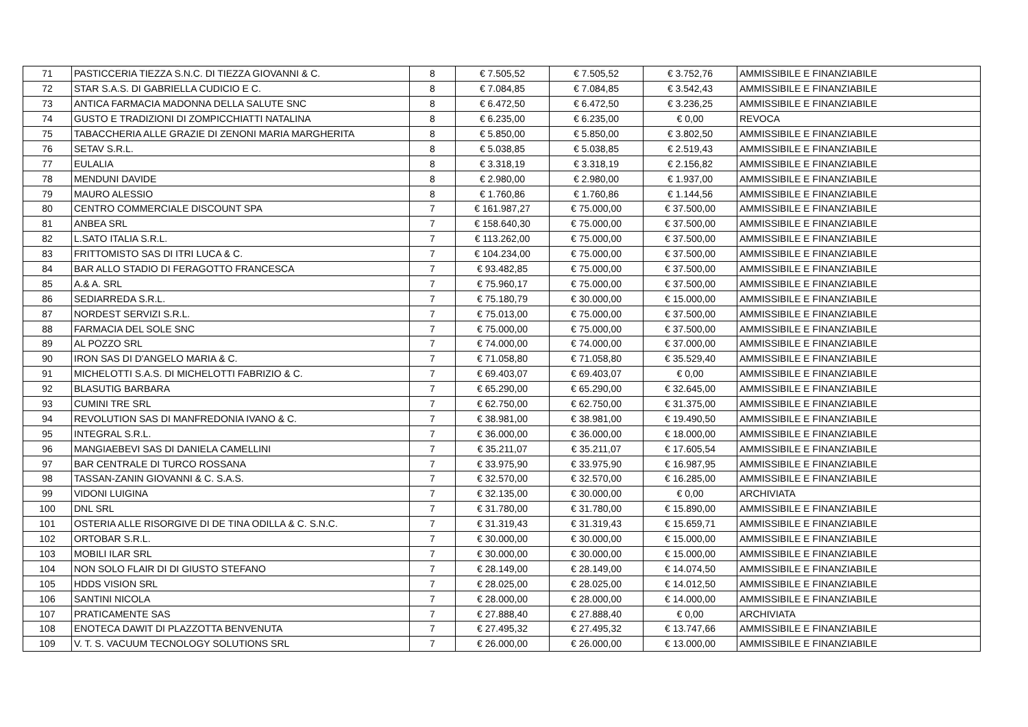| 71 | PASTICCERIA TIEZZA S.N.C. DI TIEZZA GIOVANNI & C. | 8 | € 7.505,52 | € 7.505,52 | € 3.752,76 | AMMISSIBILE E FINANZIABILE |
| 72 | STAR S.A.S. DI GABRIELLA CUDICIO E C. | 8 | € 7.084,85 | € 7.084,85 | € 3.542,43 | AMMISSIBILE E FINANZIABILE |
| 73 | ANTICA FARMACIA MADONNA DELLA SALUTE SNC | 8 | € 6.472,50 | € 6.472,50 | € 3.236,25 | AMMISSIBILE E FINANZIABILE |
| 74 | GUSTO E TRADIZIONI DI ZOMPICCHIATTI NATALINA | 8 | € 6.235,00 | € 6.235,00 | € 0,00 | REVOCA |
| 75 | TABACCHERIA ALLE GRAZIE DI ZENONI MARIA MARGHERITA | 8 | € 5.850,00 | € 5.850,00 | € 3.802,50 | AMMISSIBILE E FINANZIABILE |
| 76 | SETAV S.R.L. | 8 | € 5.038,85 | € 5.038,85 | € 2.519,43 | AMMISSIBILE E FINANZIABILE |
| 77 | EULALIA | 8 | € 3.318,19 | € 3.318,19 | € 2.156,82 | AMMISSIBILE E FINANZIABILE |
| 78 | MENDUNI DAVIDE | 8 | € 2.980,00 | € 2.980,00 | € 1.937,00 | AMMISSIBILE E FINANZIABILE |
| 79 | MAURO ALESSIO | 8 | € 1.760,86 | € 1.760,86 | € 1.144,56 | AMMISSIBILE E FINANZIABILE |
| 80 | CENTRO COMMERCIALE DISCOUNT SPA | 7 | € 161.987,27 | € 75.000,00 | € 37.500,00 | AMMISSIBILE E FINANZIABILE |
| 81 | ANBEA SRL | 7 | € 158.640,30 | € 75.000,00 | € 37.500,00 | AMMISSIBILE E FINANZIABILE |
| 82 | L.SATO ITALIA S.R.L. | 7 | € 113.262,00 | € 75.000,00 | € 37.500,00 | AMMISSIBILE E FINANZIABILE |
| 83 | FRITTOMISTO SAS DI ITRI LUCA & C. | 7 | € 104.234,00 | € 75.000,00 | € 37.500,00 | AMMISSIBILE E FINANZIABILE |
| 84 | BAR ALLO STADIO DI FERAGOTTO FRANCESCA | 7 | € 93.482,85 | € 75.000,00 | € 37.500,00 | AMMISSIBILE E FINANZIABILE |
| 85 | A.& A. SRL | 7 | € 75.960,17 | € 75.000,00 | € 37.500,00 | AMMISSIBILE E FINANZIABILE |
| 86 | SEDIARREDA S.R.L. | 7 | € 75.180,79 | € 30.000,00 | € 15.000,00 | AMMISSIBILE E FINANZIABILE |
| 87 | NORDEST SERVIZI S.R.L. | 7 | € 75.013,00 | € 75.000,00 | € 37.500,00 | AMMISSIBILE E FINANZIABILE |
| 88 | FARMACIA DEL SOLE SNC | 7 | € 75.000,00 | € 75.000,00 | € 37.500,00 | AMMISSIBILE E FINANZIABILE |
| 89 | AL POZZO SRL | 7 | € 74.000,00 | € 74.000,00 | € 37.000,00 | AMMISSIBILE E FINANZIABILE |
| 90 | IRON SAS DI D'ANGELO MARIA & C. | 7 | € 71.058,80 | € 71.058,80 | € 35.529,40 | AMMISSIBILE E FINANZIABILE |
| 91 | MICHELOTTI S.A.S. DI MICHELOTTI FABRIZIO & C. | 7 | € 69.403,07 | € 69.403,07 | € 0,00 | AMMISSIBILE E FINANZIABILE |
| 92 | BLASUTIG BARBARA | 7 | € 65.290,00 | € 65.290,00 | € 32.645,00 | AMMISSIBILE E FINANZIABILE |
| 93 | CUMINI TRE SRL | 7 | € 62.750,00 | € 62.750,00 | € 31.375,00 | AMMISSIBILE E FINANZIABILE |
| 94 | REVOLUTION SAS DI MANFREDONIA IVANO & C. | 7 | € 38.981,00 | € 38.981,00 | € 19.490,50 | AMMISSIBILE E FINANZIABILE |
| 95 | INTEGRAL S.R.L. | 7 | € 36.000,00 | € 36.000,00 | € 18.000,00 | AMMISSIBILE E FINANZIABILE |
| 96 | MANGIAEBEVI SAS DI DANIELA CAMELLINI | 7 | € 35.211,07 | € 35.211,07 | € 17.605,54 | AMMISSIBILE E FINANZIABILE |
| 97 | BAR CENTRALE DI TURCO ROSSANA | 7 | € 33.975,90 | € 33.975,90 | € 16.987,95 | AMMISSIBILE E FINANZIABILE |
| 98 | TASSAN-ZANIN GIOVANNI & C. S.A.S. | 7 | € 32.570,00 | € 32.570,00 | € 16.285,00 | AMMISSIBILE E FINANZIABILE |
| 99 | VIDONI LUIGINA | 7 | € 32.135,00 | € 30.000,00 | € 0,00 | ARCHIVIATA |
| 100 | DNL SRL | 7 | € 31.780,00 | € 31.780,00 | € 15.890,00 | AMMISSIBILE E FINANZIABILE |
| 101 | OSTERIA ALLE RISORGIVE DI DE TINA ODILLA & C. S.N.C. | 7 | € 31.319,43 | € 31.319,43 | € 15.659,71 | AMMISSIBILE E FINANZIABILE |
| 102 | ORTOBAR S.R.L. | 7 | € 30.000,00 | € 30.000,00 | € 15.000,00 | AMMISSIBILE E FINANZIABILE |
| 103 | MOBILI ILAR SRL | 7 | € 30.000,00 | € 30.000,00 | € 15.000,00 | AMMISSIBILE E FINANZIABILE |
| 104 | NON SOLO FLAIR DI DI GIUSTO STEFANO | 7 | € 28.149,00 | € 28.149,00 | € 14.074,50 | AMMISSIBILE E FINANZIABILE |
| 105 | HDDS VISION SRL | 7 | € 28.025,00 | € 28.025,00 | € 14.012,50 | AMMISSIBILE E FINANZIABILE |
| 106 | SANTINI NICOLA | 7 | € 28.000,00 | € 28.000,00 | € 14.000,00 | AMMISSIBILE E FINANZIABILE |
| 107 | PRATICAMENTE SAS | 7 | € 27.888,40 | € 27.888,40 | € 0,00 | ARCHIVIATA |
| 108 | ENOTECA DAWIT DI PLAZZOTTA BENVENUTA | 7 | € 27.495,32 | € 27.495,32 | € 13.747,66 | AMMISSIBILE E FINANZIABILE |
| 109 | V. T. S. VACUUM TECNOLOGY SOLUTIONS SRL | 7 | € 26.000,00 | € 26.000,00 | € 13.000,00 | AMMISSIBILE E FINANZIABILE |